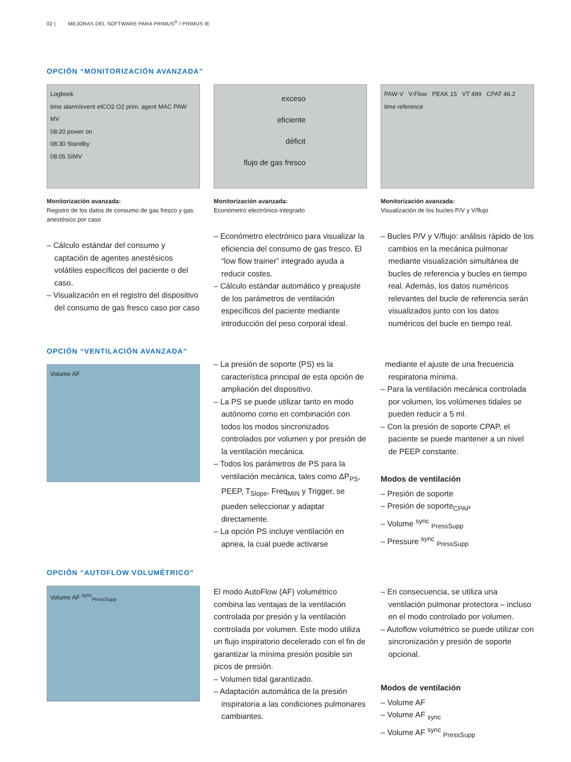02 | MEJORAS DEL SOFTWARE PARA PRIMUS<sup>®</sup> / PRIMUS IE
OPCIÓN “MONITORIZACIÓN AVANZADA”
Logbook
time alarm/event etCO2 O2 prim. agent MAC PAW MV
08:20 power on
08:30 Standby
08:05 SIMV
Monitorización avanzada:
Registro de los datos de consumo de gas fresco y gas anestésico por caso
– Cálculo estándar del consumo y captación de agentes anestésicos volátiles específicos del paciente o del caso.
– Visualización en el registro del dispositivo del consumo de gas fresco caso por caso
exceso
eficiente
déficit
flujo de gas fresco
Monitorización avanzada:
Económetro electrónico integrado
– Económetro electrónico para visualizar la eficiencia del consumo de gas fresco. El “low flow trainer” integrado ayuda a reducir costes.
– Cálculo estándar automático y preajuste de los parámetros de ventilación específicos del paciente mediante introducción del peso corporal ideal.
PAW-V V-Flow PEAK 15 VT 499 CPAT 46.2 time reference
Monitorización avanzada:
Visualización de los bucles P/V y V/flujo
– Bucles P/V y V/flujo: análisis rápido de los cambios en la mecánica pulmonar mediante visualización simultánea de bucles de referencia y bucles en tiempo real. Además, los datos numéricos relevantes del bucle de referencia serán visualizados junto con los datos numéricos del bucle en tiempo real.
OPCIÓN “VENTILACIÓN AVANZADA”
Volume AF
– La presión de soporte (PS) es la característica principal de esta opción de ampliación del dispositivo.
– La PS se puede utilizar tanto en modo autónomo como en combinación con todos los modos sincronizados controlados por volumen y por presión de la ventilación mecánica.
– Todos los parámetros de PS para la ventilación mecánica, tales como ΔP<sub>PS</sub>, PEEP, T<sub>Slope</sub>, Freq<sub>MIN</sub> y Trigger, se pueden seleccionar y adaptar directamente.
– La opción PS incluye ventilación en apnea, la cual puede activarse
mediante el ajuste de una frecuencia respiratoria mínima.
– Para la ventilación mecánica controlada por volumen, los volúmenes tidales se pueden reducir a 5 ml.
– Con la presión de soporte CPAP, el paciente se puede mantener a un nivel de PEEP constante.
Modos de ventilación
– Presión de soporte
– Presión de soporte<sub>CPAP</sub>
– Volume <sup>sync</sup> <sub>PressSupp</sub>
– Pressure <sup>sync</sup> <sub>PressSupp</sub>
OPCIÓN “AUTOFLOW VOLUMÉTRICO”
Volume AF <sup>sync</sup><sub>PressSupp</sub>
El modo AutoFlow (AF) volumétrico combina las ventajas de la ventilación controlada por presión y la ventilación controlada por volumen. Este modo utiliza un flujo inspiratorio decelerado con el fin de garantizar la mínima presión posible sin picos de presión.
– Volumen tidal garantizado.
– Adaptación automática de la presión inspiratoria a las condiciones pulmonares cambiantes.
– En consecuencia, se utiliza una ventilación pulmonar protectora – incluso en el modo controlado por volumen.
– Autoflow volumétrico se puede utilizar con sincronización y presión de soporte opcional.
Modos de ventilación
– Volume AF
– Volume AF <sub>sync</sub>
– Volume AF <sup>sync</sup> <sub>PressSupp</sub>